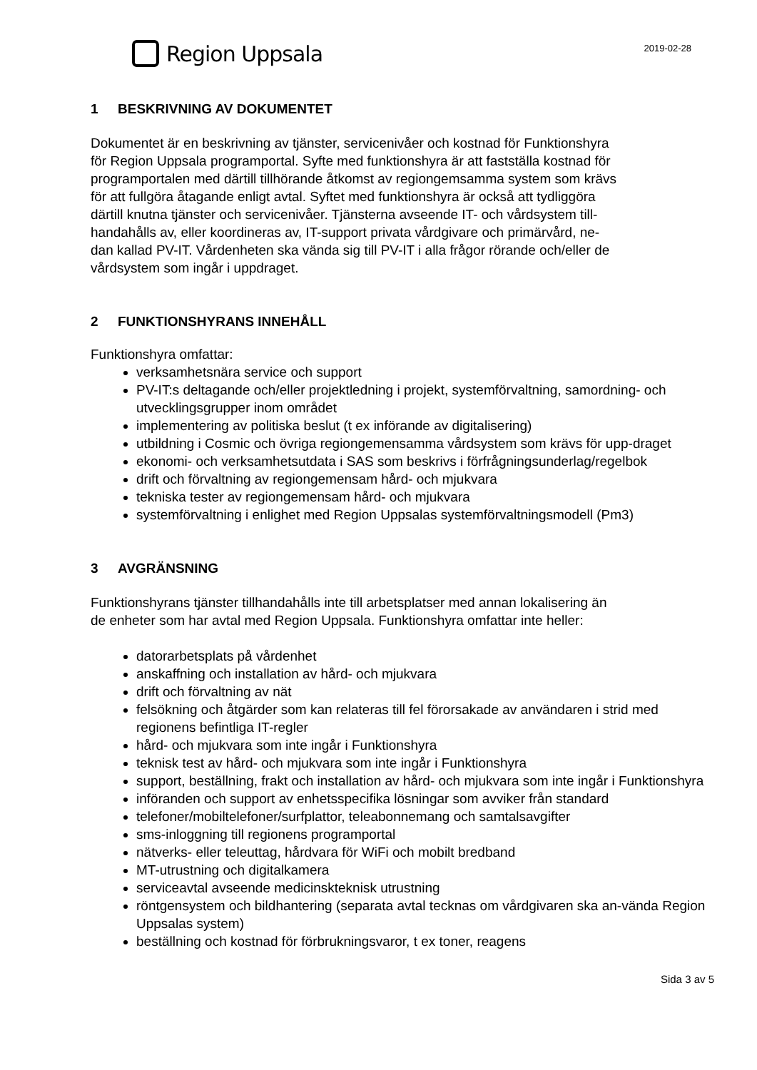Region Uppsala
2019-02-28
1 BESKRIVNING AV DOKUMENTET
Dokumentet är en beskrivning av tjänster, servicenivåer och kostnad för Funktionshyra
för Region Uppsala programportal. Syfte med funktionshyra är att fastställa kostnad för
programportalen med därtill tillhörande åtkomst av regiongemsamma system som krävs
för att fullgöra åtagande enligt avtal. Syftet med funktionshyra är också att tydliggöra
därtill knutna tjänster och servicenivåer. Tjänsterna avseende IT- och vårdsystem till-
handahålls av, eller koordineras av, IT-support privata vårdgivare och primärvård, ne-
dan kallad PV-IT. Vårdenheten ska vända sig till PV-IT i alla frågor rörande och/eller de
vårdsystem som ingår i uppdraget.
2 FUNKTIONSHYRANS INNEHÅLL
Funktionshyra omfattar:
verksamhetsnära service och support
PV-IT:s deltagande och/eller projektledning i projekt, systemförvaltning, samordning- och utvecklingsgrupper inom området
implementering av politiska beslut (t ex införande av digitalisering)
utbildning i Cosmic och övriga regiongemensamma vårdsystem som krävs för upp-draget
ekonomi- och verksamhetsutdata i SAS som beskrivs i förfrågningsunderlag/regelbok
drift och förvaltning av regiongemensam hård- och mjukvara
tekniska tester av regiongemensam hård- och mjukvara
systemförvaltning i enlighet med Region Uppsalas systemförvaltningsmodell (Pm3)
3 AVGRÄNSNING
Funktionshyrans tjänster tillhandahålls inte till arbetsplatser med annan lokalisering än
de enheter som har avtal med Region Uppsala. Funktionshyra omfattar inte heller:
datorarbetsplats på vårdenhet
anskaffning och installation av hård- och mjukvara
drift och förvaltning av nät
felsökning och åtgärder som kan relateras till fel förorsakade av användaren i strid med regionens befintliga IT-regler
hård- och mjukvara som inte ingår i Funktionshyra
teknisk test av hård- och mjukvara som inte ingår i Funktionshyra
support, beställning, frakt och installation av hård- och mjukvara som inte ingår i Funktionshyra
införanden och support av enhetsspecifika lösningar som avviker från standard
telefoner/mobiltelefoner/surfplattor, teleabonnemang och samtalsavgifter
sms-inloggning till regionens programportal
nätverks- eller teleuttag, hårdvara för WiFi och mobilt bredband
MT-utrustning och digitalkamera
serviceavtal avseende medicinskteknisk utrustning
röntgensystem och bildhantering (separata avtal tecknas om vårdgivaren ska an-vända Region Uppsalas system)
beställning och kostnad för förbrukningsvaror, t ex toner, reagens
Sida 3 av 5